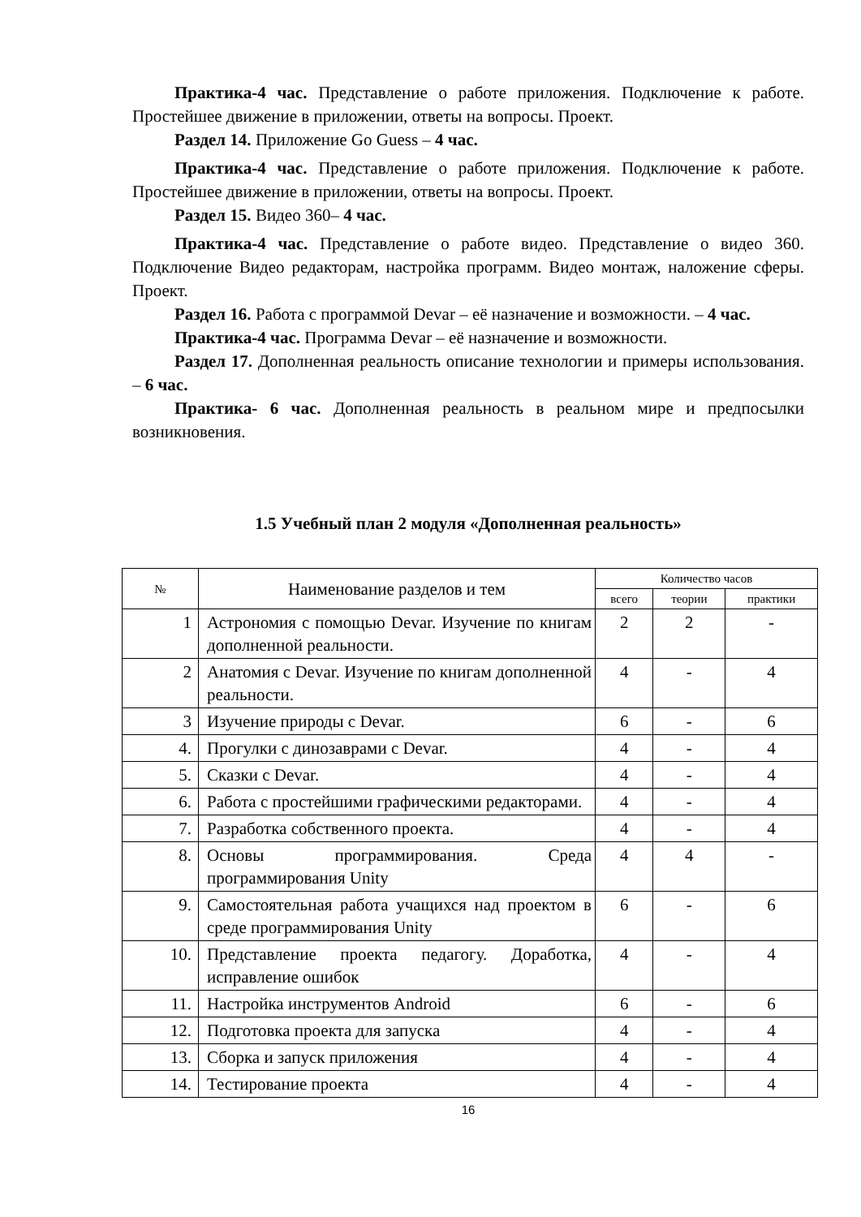Практика-4 час. Представление о работе приложения. Подключение к работе. Простейшее движение в приложении, ответы на вопросы. Проект.
Раздел 14. Приложение Go Guess – 4 час.
Практика-4 час. Представление о работе приложения. Подключение к работе. Простейшее движение в приложении, ответы на вопросы. Проект.
Раздел 15. Видео 360– 4 час.
Практика-4 час. Представление о работе видео. Представление о видео 360. Подключение Видео редакторам, настройка программ. Видео монтаж, наложение сферы. Проект.
Раздел 16. Работа с программой Devar – её назначение и возможности. – 4 час.
Практика-4 час. Программа Devar – её назначение и возможности.
Раздел 17. Дополненная реальность описание технологии и примеры использования. – 6 час.
Практика- 6 час. Дополненная реальность в реальном мире и предпосылки возникновения.
1.5 Учебный план 2 модуля «Дополненная реальность»
| № | Наименование разделов и тем | Количество часов | | |
| --- | --- | --- | --- | --- |
| | | всего | теории | практики |
| 1 | Астрономия с помощью Devar. Изучение по книгам дополненной реальности. | 2 | 2 | - |
| 2 | Анатомия с Devar. Изучение по книгам дополненной реальности. | 4 | - | 4 |
| 3 | Изучение природы с Devar. | 6 | - | 6 |
| 4. | Прогулки с динозаврами с Devar. | 4 | - | 4 |
| 5. | Сказки с Devar. | 4 | - | 4 |
| 6. | Работа с простейшими графическими редакторами. | 4 | - | 4 |
| 7. | Разработка собственного проекта. | 4 | - | 4 |
| 8. | Основы программирования. Среда программирования Unity | 4 | 4 | - |
| 9. | Самостоятельная работа учащихся над проектом в среде программирования Unity | 6 | - | 6 |
| 10. | Представление проекта педагогу. Доработка, исправление ошибок | 4 | - | 4 |
| 11. | Настройка инструментов Android | 6 | - | 6 |
| 12. | Подготовка проекта для запуска | 4 | - | 4 |
| 13. | Сборка и запуск приложения | 4 | - | 4 |
| 14. | Тестирование проекта | 4 | - | 4 |
16